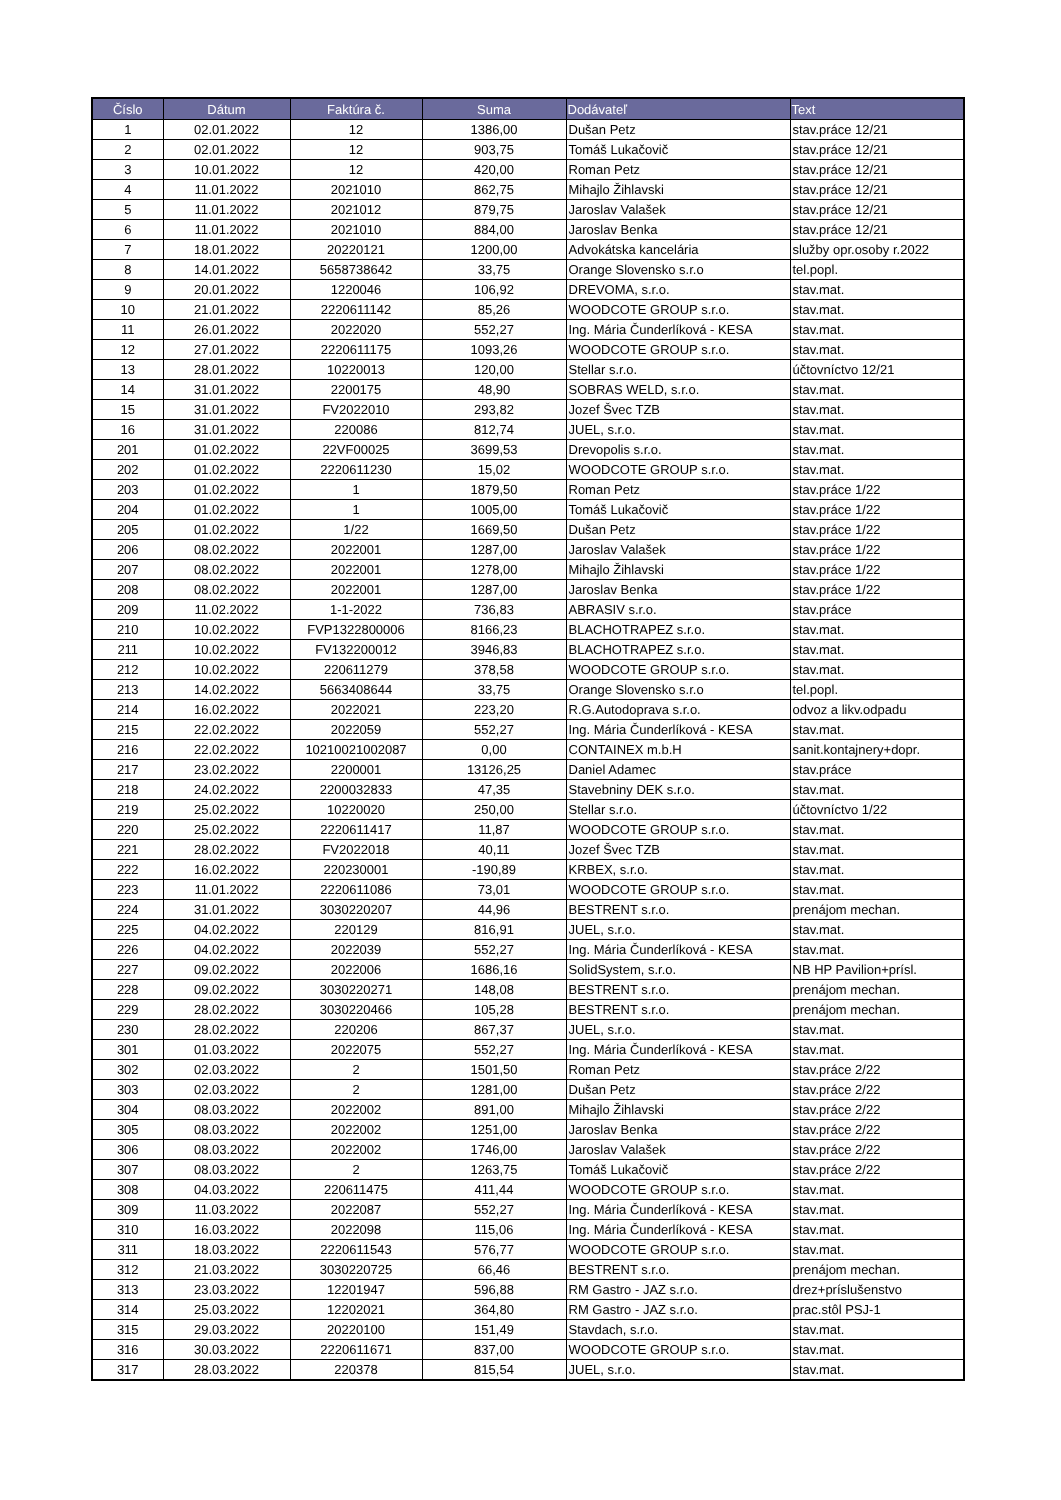| Číslo | Dátum | Faktúra č. | Suma | Dodávateľ | Text |
| --- | --- | --- | --- | --- | --- |
| 1 | 02.01.2022 | 12 | 1386,00 | Dušan Petz | stav.práce 12/21 |
| 2 | 02.01.2022 | 12 | 903,75 | Tomáš Lukačovič | stav.práce 12/21 |
| 3 | 10.01.2022 | 12 | 420,00 | Roman Petz | stav.práce 12/21 |
| 4 | 11.01.2022 | 2021010 | 862,75 | Mihajlo Žihlavski | stav.práce 12/21 |
| 5 | 11.01.2022 | 2021012 | 879,75 | Jaroslav Valašek | stav.práce 12/21 |
| 6 | 11.01.2022 | 2021010 | 884,00 | Jaroslav Benka | stav.práce 12/21 |
| 7 | 18.01.2022 | 20220121 | 1200,00 | Advokátska kancelária | služby opr.osoby r.2022 |
| 8 | 14.01.2022 | 5658738642 | 33,75 | Orange Slovensko s.r.o | tel.popl. |
| 9 | 20.01.2022 | 1220046 | 106,92 | DREVOMA, s.r.o. | stav.mat. |
| 10 | 21.01.2022 | 2220611142 | 85,26 | WOODCOTE GROUP s.r.o. | stav.mat. |
| 11 | 26.01.2022 | 2022020 | 552,27 | Ing. Mária Čunderlíková - KESA | stav.mat. |
| 12 | 27.01.2022 | 2220611175 | 1093,26 | WOODCOTE GROUP s.r.o. | stav.mat. |
| 13 | 28.01.2022 | 10220013 | 120,00 | Stellar s.r.o. | účtovníctvo 12/21 |
| 14 | 31.01.2022 | 2200175 | 48,90 | SOBRAS WELD, s.r.o. | stav.mat. |
| 15 | 31.01.2022 | FV2022010 | 293,82 | Jozef Švec TZB | stav.mat. |
| 16 | 31.01.2022 | 220086 | 812,74 | JUEL, s.r.o. | stav.mat. |
| 201 | 01.02.2022 | 22VF00025 | 3699,53 | Drevopolis s.r.o. | stav.mat. |
| 202 | 01.02.2022 | 2220611230 | 15,02 | WOODCOTE GROUP s.r.o. | stav.mat. |
| 203 | 01.02.2022 | 1 | 1879,50 | Roman Petz | stav.práce 1/22 |
| 204 | 01.02.2022 | 1 | 1005,00 | Tomáš Lukačovič | stav.práce 1/22 |
| 205 | 01.02.2022 | 1/22 | 1669,50 | Dušan Petz | stav.práce 1/22 |
| 206 | 08.02.2022 | 2022001 | 1287,00 | Jaroslav Valašek | stav.práce 1/22 |
| 207 | 08.02.2022 | 2022001 | 1278,00 | Mihajlo Žihlavski | stav.práce 1/22 |
| 208 | 08.02.2022 | 2022001 | 1287,00 | Jaroslav Benka | stav.práce 1/22 |
| 209 | 11.02.2022 | 1-1-2022 | 736,83 | ABRASIV s.r.o. | stav.práce |
| 210 | 10.02.2022 | FVP1322800006 | 8166,23 | BLACHOTRAPEZ s.r.o. | stav.mat. |
| 211 | 10.02.2022 | FV132200012 | 3946,83 | BLACHOTRAPEZ s.r.o. | stav.mat. |
| 212 | 10.02.2022 | 220611279 | 378,58 | WOODCOTE GROUP s.r.o. | stav.mat. |
| 213 | 14.02.2022 | 5663408644 | 33,75 | Orange Slovensko s.r.o | tel.popl. |
| 214 | 16.02.2022 | 2022021 | 223,20 | R.G.Autodoprava s.r.o. | odvoz a likv.odpadu |
| 215 | 22.02.2022 | 2022059 | 552,27 | Ing. Mária Čunderlíková - KESA | stav.mat. |
| 216 | 22.02.2022 | 10210021002087 | 0,00 | CONTAINEX m.b.H | sanit.kontajnery+dopr. |
| 217 | 23.02.2022 | 2200001 | 13126,25 | Daniel Adamec | stav.práce |
| 218 | 24.02.2022 | 2200032833 | 47,35 | Stavebniny DEK s.r.o. | stav.mat. |
| 219 | 25.02.2022 | 10220020 | 250,00 | Stellar s.r.o. | účtovníctvo 1/22 |
| 220 | 25.02.2022 | 2220611417 | 11,87 | WOODCOTE GROUP s.r.o. | stav.mat. |
| 221 | 28.02.2022 | FV2022018 | 40,11 | Jozef Švec TZB | stav.mat. |
| 222 | 16.02.2022 | 220230001 | -190,89 | KRBEX, s.r.o. | stav.mat. |
| 223 | 11.01.2022 | 2220611086 | 73,01 | WOODCOTE GROUP s.r.o. | stav.mat. |
| 224 | 31.01.2022 | 3030220207 | 44,96 | BESTRENT s.r.o. | prenájom mechan. |
| 225 | 04.02.2022 | 220129 | 816,91 | JUEL, s.r.o. | stav.mat. |
| 226 | 04.02.2022 | 2022039 | 552,27 | Ing. Mária Čunderlíková - KESA | stav.mat. |
| 227 | 09.02.2022 | 2022006 | 1686,16 | SolidSystem, s.r.o. | NB HP Pavilion+prísl. |
| 228 | 09.02.2022 | 3030220271 | 148,08 | BESTRENT s.r.o. | prenájom mechan. |
| 229 | 28.02.2022 | 3030220466 | 105,28 | BESTRENT s.r.o. | prenájom mechan. |
| 230 | 28.02.2022 | 220206 | 867,37 | JUEL, s.r.o. | stav.mat. |
| 301 | 01.03.2022 | 2022075 | 552,27 | Ing. Mária Čunderlíková - KESA | stav.mat. |
| 302 | 02.03.2022 | 2 | 1501,50 | Roman Petz | stav.práce 2/22 |
| 303 | 02.03.2022 | 2 | 1281,00 | Dušan Petz | stav.práce 2/22 |
| 304 | 08.03.2022 | 2022002 | 891,00 | Mihajlo Žihlavski | stav.práce 2/22 |
| 305 | 08.03.2022 | 2022002 | 1251,00 | Jaroslav Benka | stav.práce 2/22 |
| 306 | 08.03.2022 | 2022002 | 1746,00 | Jaroslav Valašek | stav.práce 2/22 |
| 307 | 08.03.2022 | 2 | 1263,75 | Tomáš Lukačovič | stav.práce 2/22 |
| 308 | 04.03.2022 | 220611475 | 411,44 | WOODCOTE GROUP s.r.o. | stav.mat. |
| 309 | 11.03.2022 | 2022087 | 552,27 | Ing. Mária Čunderlíková - KESA | stav.mat. |
| 310 | 16.03.2022 | 2022098 | 115,06 | Ing. Mária Čunderlíková - KESA | stav.mat. |
| 311 | 18.03.2022 | 2220611543 | 576,77 | WOODCOTE GROUP s.r.o. | stav.mat. |
| 312 | 21.03.2022 | 3030220725 | 66,46 | BESTRENT s.r.o. | prenájom mechan. |
| 313 | 23.03.2022 | 12201947 | 596,88 | RM Gastro - JAZ s.r.o. | drez+príslušenstvo |
| 314 | 25.03.2022 | 12202021 | 364,80 | RM Gastro - JAZ s.r.o. | prac.stôl PSJ-1 |
| 315 | 29.03.2022 | 20220100 | 151,49 | Stavdach, s.r.o. | stav.mat. |
| 316 | 30.03.2022 | 2220611671 | 837,00 | WOODCOTE GROUP s.r.o. | stav.mat. |
| 317 | 28.03.2022 | 220378 | 815,54 | JUEL, s.r.o. | stav.mat. |